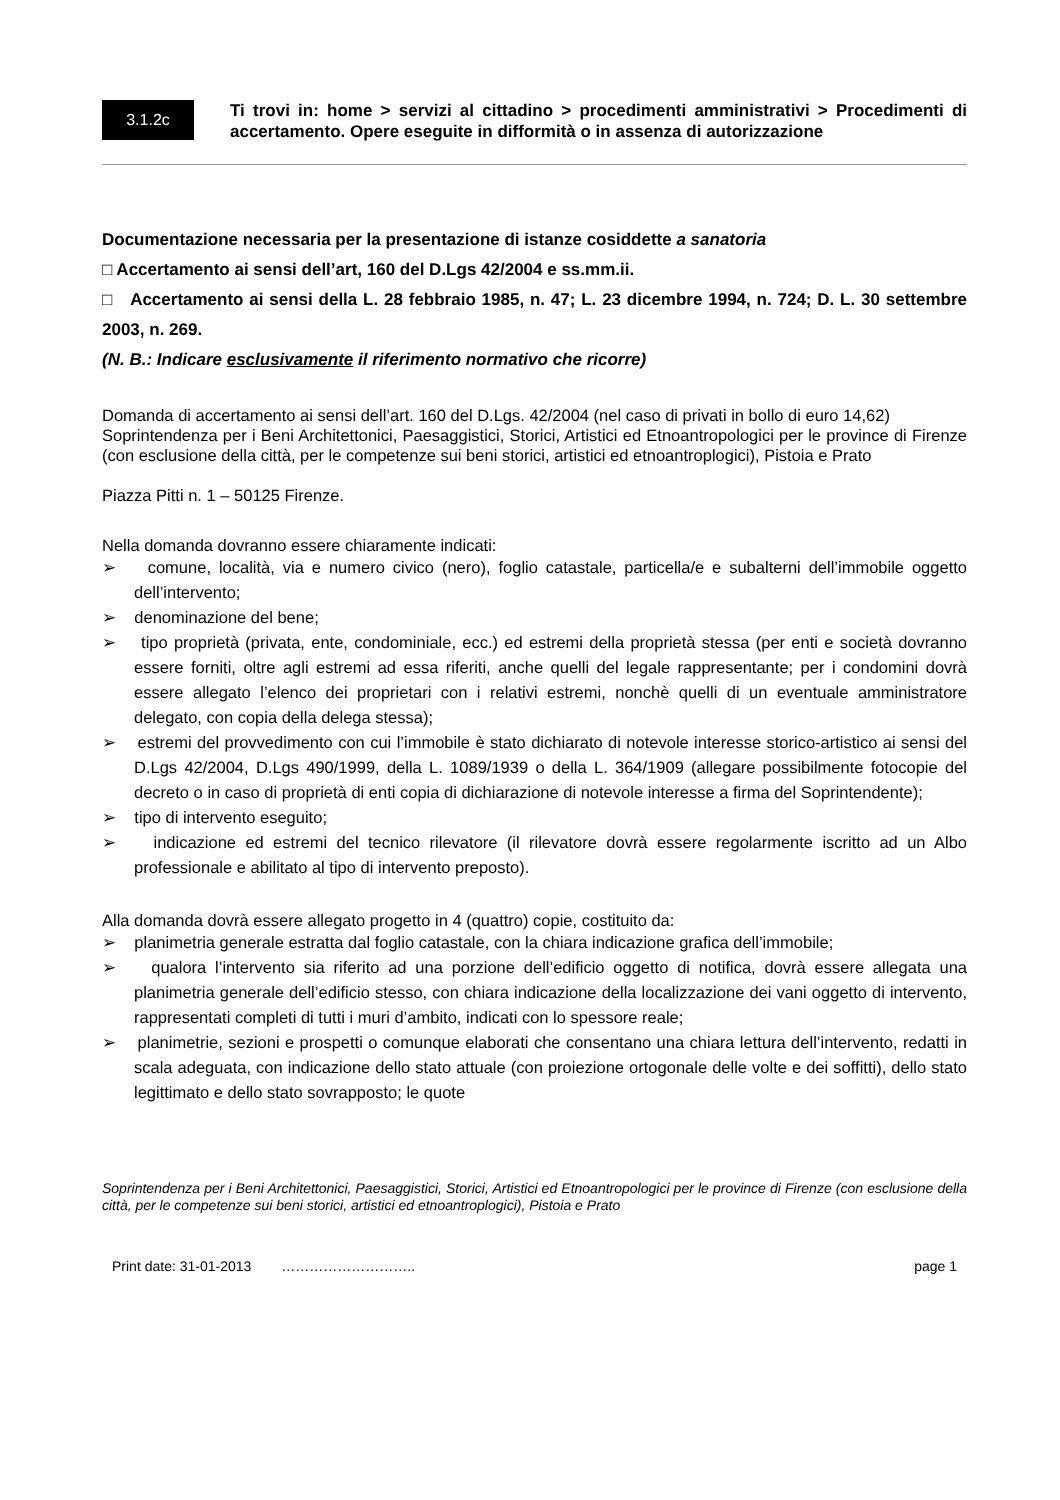3.1.2c
Ti trovi in: home > servizi al cittadino > procedimenti amministrativi > Procedimenti di accertamento. Opere eseguite in difformità o in assenza di autorizzazione
Documentazione necessaria per la presentazione di istanze cosiddette a sanatoria
□ Accertamento ai sensi dell’art, 160 del D.Lgs 42/2004 e ss.mm.ii.
□ Accertamento ai sensi della L. 28 febbraio 1985, n. 47; L. 23 dicembre 1994, n. 724; D. L. 30 settembre 2003, n. 269.
(N. B.: Indicare esclusivamente il riferimento normativo che ricorre)
Domanda di accertamento ai sensi dell’art. 160 del D.Lgs. 42/2004 (nel caso di privati in bollo di euro 14,62)
Soprintendenza per i Beni Architettonici, Paesaggistici, Storici, Artistici ed Etnoantropologici per le province di Firenze (con esclusione della città, per le competenze sui beni storici, artistici ed etnoantroplogici), Pistoia e Prato
Piazza Pitti n. 1 – 50125 Firenze.
Nella domanda dovranno essere chiaramente indicati:
➢ comune, località, via e numero civico (nero), foglio catastale, particella/e e subalterni dell’immobile oggetto dell’intervento;
➢ denominazione del bene;
➢ tipo proprietà (privata, ente, condominiale, ecc.) ed estremi della proprietà stessa (per enti e società dovranno essere forniti, oltre agli estremi ad essa riferiti, anche quelli del legale rappresentante; per i condomini dovrà essere allegato l’elenco dei proprietari con i relativi estremi, nonchè quelli di un eventuale amministratore delegato, con copia della delega stessa);
➢ estremi del provvedimento con cui l’immobile è stato dichiarato di notevole interesse storico-artistico ai sensi del D.Lgs 42/2004, D.Lgs 490/1999, della L. 1089/1939 o della L. 364/1909 (allegare possibilmente fotocopie del decreto o in caso di proprietà di enti copia di dichiarazione di notevole interesse a firma del Soprintendente);
➢ tipo di intervento eseguito;
➢ indicazione ed estremi del tecnico rilevatore (il rilevatore dovrà essere regolarmente iscritto ad un Albo professionale e abilitato al tipo di intervento preposto).
Alla domanda dovrà essere allegato progetto in 4 (quattro) copie, costituito da:
➢ planimetria generale estratta dal foglio catastale, con la chiara indicazione grafica dell’immobile;
➢ qualora l’intervento sia riferito ad una porzione dell’edificio oggetto di notifica, dovrà essere allegata una planimetria generale dell’edificio stesso, con chiara indicazione della localizzazione dei vani oggetto di intervento, rappresentati completi di tutti i muri d’ambito, indicati con lo spessore reale;
➢ planimetrie, sezioni e prospetti o comunque elaborati che consentano una chiara lettura dell’intervento, redatti in scala adeguata, con indicazione dello stato attuale (con proiezione ortogonale delle volte e dei soffitti), dello stato legittimato e dello stato sovrapposto; le quote
Soprintendenza per i Beni Architettonici, Paesaggistici, Storici, Artistici ed Etnoantropologici per le province di Firenze (con esclusione della città, per le competenze sui beni storici, artistici ed etnoantroplogici), Pistoia e Prato
Print date: 31-01-2013 ……………………….. page 1